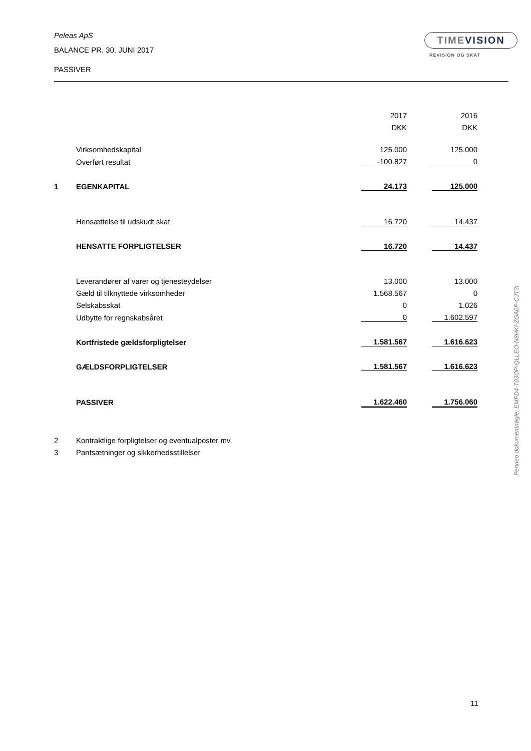Peleas ApS
BALANCE PR. 30. JUNI 2017
PASSIVER
TIMEVISION
REVISION OG SKAT
| | | 2017 | | 2016 |
| | | DKK | | DKK |
| | Virksomhedskapital | 125.000 | | 125.000 |
| | Overført resultat | -100.827 | | 0 |
| 1 | EGENKAPITAL | 24.173 | | 125.000 |
| | Hensættelse til udskudt skat | 16.720 | | 14.437 |
| | HENSATTE FORPLIGTELSER | 16.720 | | 14.437 |
| | Leverandører af varer og tjenesteydelser | 13.000 | | 13.000 |
| | Gæld til tilknyttede virksomheder | 1.568.567 | | 0 |
| | Selskabsskat | 0 | | 1.026 |
| | Udbytte for regnskabsåret | 0 | | 1.602.597 |
| | Kortfristede gældsforpligtelser | 1.581.567 | | 1.616.623 |
| | GÆLDSFORPLIGTELSER | 1.581.567 | | 1.616.623 |
| | PASSIVER | 1.622.460 | | 1.756.060 |
| 2 | Kontraktlige forpligtelser og eventualposter mv. | | | |
| 3 | Pantsætninger og sikkerhedsstillelser | | | |
Penneo dokumentnøgle: EMFD4-T03OP-QLLEO-N8HKI-ZGA0P-CJT3I
11